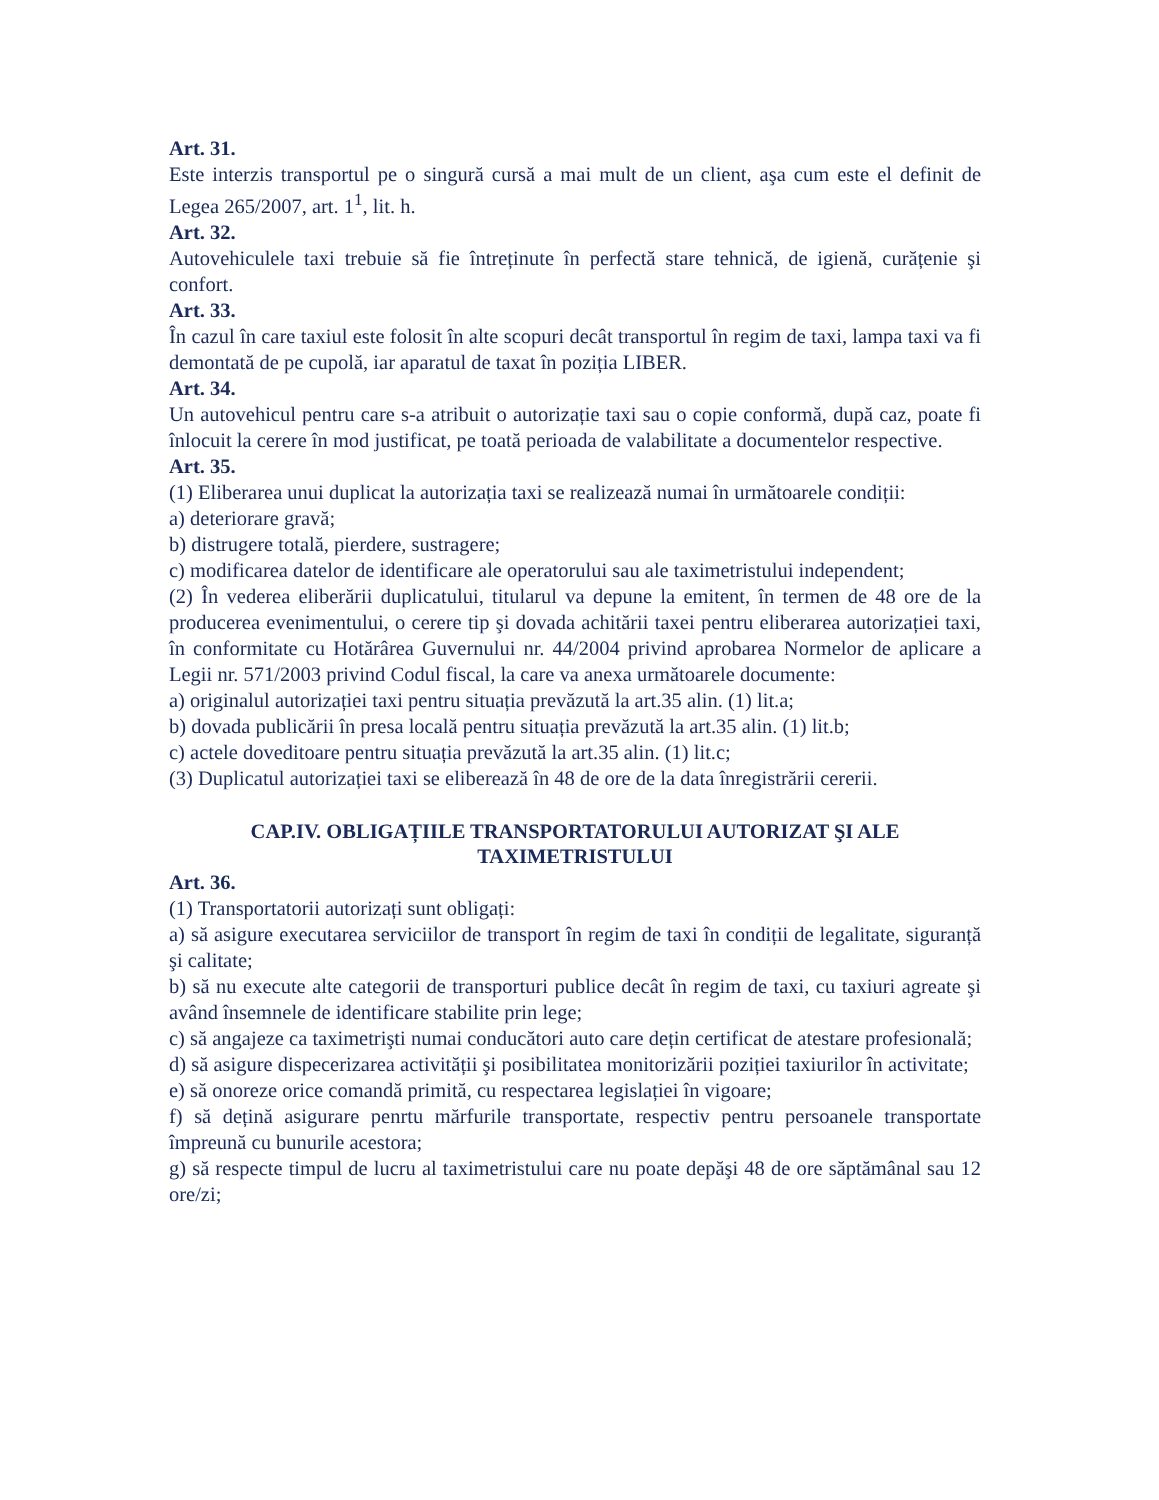Art. 31.
Este interzis transportul pe o singură cursă a mai mult de un client, aşa cum este el definit de Legea 265/2007, art. 1<sup>1</sup>, lit. h.
Art. 32.
Autovehiculele taxi trebuie să fie întreținute în perfectă stare tehnică, de igienă, curățenie şi confort.
Art. 33.
În cazul în care taxiul este folosit în alte scopuri decât transportul în regim de taxi, lampa taxi va fi demontată de pe cupolă, iar aparatul de taxat în poziția LIBER.
Art. 34.
Un autovehicul pentru care s-a atribuit o autorizație taxi sau o copie conformă, după caz, poate fi înlocuit la cerere în mod justificat, pe toată perioada de valabilitate a documentelor respective.
Art. 35.
(1) Eliberarea unui duplicat la autorizația taxi se realizează numai în următoarele condiții:
a) deteriorare gravă;
b) distrugere totală, pierdere, sustragere;
c) modificarea datelor de identificare ale operatorului sau ale taximetristului independent;
(2) În vederea eliberării duplicatului, titularul va depune la emitent, în termen de 48 ore de la producerea evenimentului, o cerere tip şi dovada achitării taxei pentru eliberarea autorizației taxi, în conformitate cu Hotărârea Guvernului nr. 44/2004 privind aprobarea Normelor de aplicare a Legii nr. 571/2003 privind Codul fiscal, la care va anexa următoarele documente:
a) originalul autorizației taxi pentru situația prevăzută la art.35 alin. (1) lit.a;
b) dovada publicării în presa locală pentru situația prevăzută la art.35 alin. (1) lit.b;
c) actele doveditoare pentru situația prevăzută la art.35 alin. (1) lit.c;
(3) Duplicatul autorizației taxi se eliberează în 48 de ore de la data înregistrării cererii.
CAP.IV. OBLIGAȚIILE TRANSPORTATORULUI AUTORIZAT ŞI ALE TAXIMETRISTULUI
Art. 36.
(1) Transportatorii autorizați sunt obligați:
a) să asigure executarea serviciilor de transport în regim de taxi în condiții de legalitate, siguranță şi calitate;
b) să nu execute alte categorii de transporturi publice decât în regim de taxi, cu taxiuri agreate şi având însemnele de identificare stabilite prin lege;
c) să angajeze ca taximetrişti numai conducători auto care dețin certificat de atestare profesională;
d) să asigure dispecerizarea activității şi posibilitatea monitorizării poziției taxiurilor în activitate;
e) să onoreze orice comandă primită, cu respectarea legislației în vigoare;
f) să dețină asigurare penrtu mărfurile transportate, respectiv pentru persoanele transportate împreună cu bunurile acestora;
g) să respecte timpul de lucru al taximetristului care nu poate depăşi 48 de ore săptămânal sau 12 ore/zi;